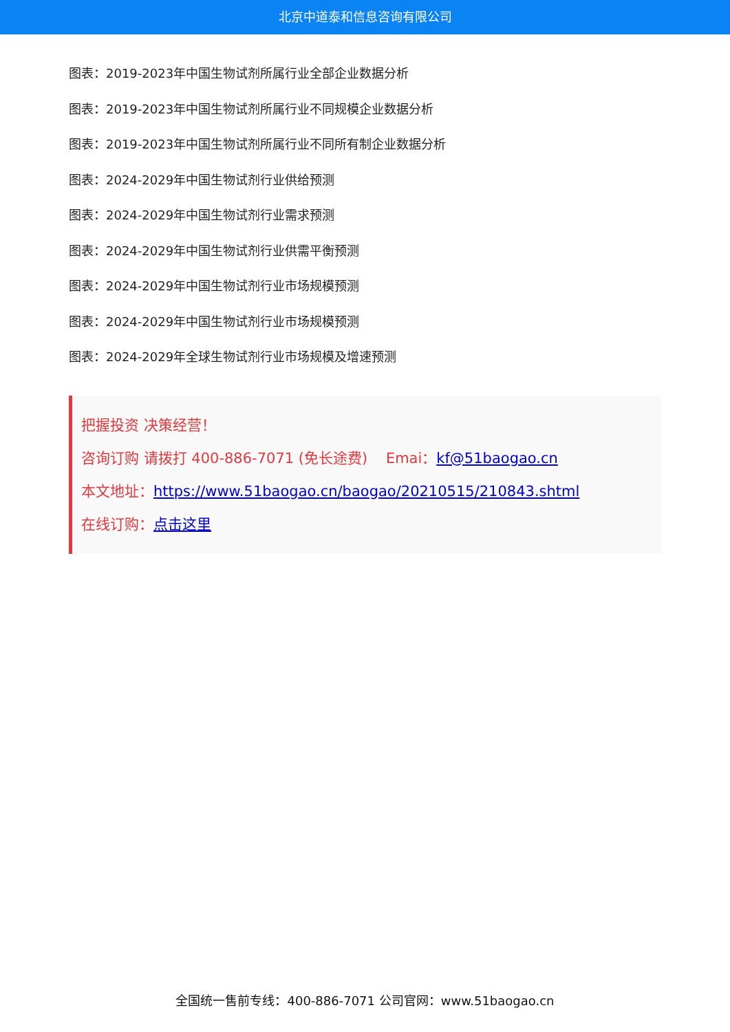北京中道泰和信息咨询有限公司
图表：2019-2023年中国生物试剂所属行业全部企业数据分析
图表：2019-2023年中国生物试剂所属行业不同规模企业数据分析
图表：2019-2023年中国生物试剂所属行业不同所有制企业数据分析
图表：2024-2029年中国生物试剂行业供给预测
图表：2024-2029年中国生物试剂行业需求预测
图表：2024-2029年中国生物试剂行业供需平衡预测
图表：2024-2029年中国生物试剂行业市场规模预测
图表：2024-2029年中国生物试剂行业市场规模预测
图表：2024-2029年全球生物试剂行业市场规模及增速预测
把握投资 决策经营！
咨询订购 请拨打 400-886-7071 (免长途费) Emai：kf@51baogao.cn
本文地址：https://www.51baogao.cn/baogao/20210515/210843.shtml
在线订购：点击这里
全国统一售前专线：400-886-7071 公司官网：www.51baogao.cn